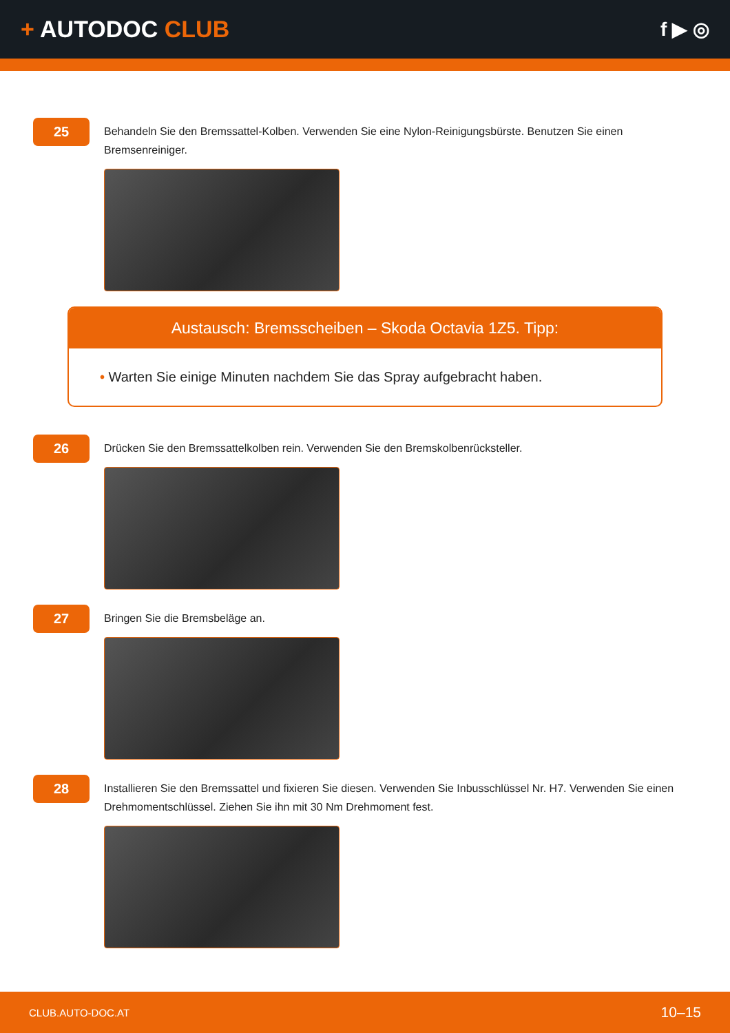+ AUTODOC CLUB
f ▶ ◎
25
Behandeln Sie den Bremssattel-Kolben. Verwenden Sie eine Nylon-Reinigungsbürste. Benutzen Sie einen Bremsenreiniger.
Austausch: Bremsscheiben – Skoda Octavia 1Z5. Tipp:
• Warten Sie einige Minuten nachdem Sie das Spray aufgebracht haben.
26
Drücken Sie den Bremssattelkolben rein. Verwenden Sie den Bremskolbenrücksteller.
27
Bringen Sie die Bremsbeläge an.
28
Installieren Sie den Bremssattel und fixieren Sie diesen. Verwenden Sie Inbusschlüssel Nr. H7. Verwenden Sie einen Drehmomentschlüssel. Ziehen Sie ihn mit 30 Nm Drehmoment fest.
CLUB.AUTO-DOC.AT 10–15